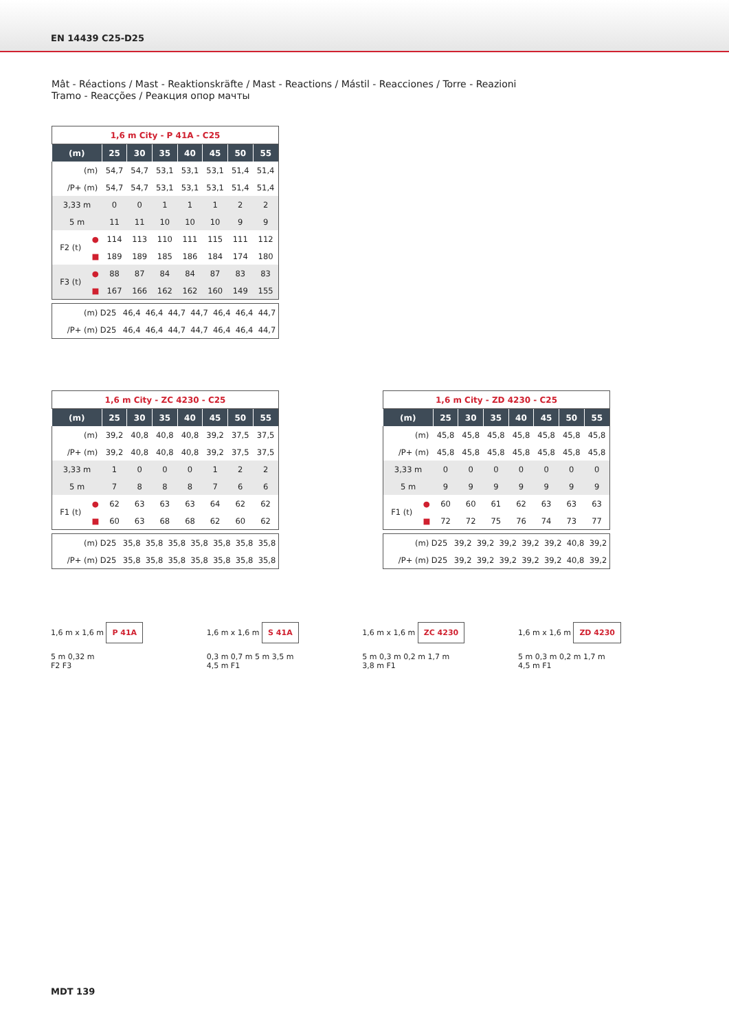EN 14439 C25-D25
Mât - Réactions / Mast - Reaktionskräfte / Mast - Reactions / Mástil - Reacciones / Torre - Reazioni
Tramo - Reacções / Реакция опор мачты
| 1,6 m City - P 41A - C25 | | | | | | | | |
| (m) | | 25 | 30 | 35 | 40 | 45 | 50 | 55 |
| (m) | | 54,7 | 54,7 | 53,1 | 53,1 | 53,1 | 51,4 | 51,4 |
| /P+ (m) | | 54,7 | 54,7 | 53,1 | 53,1 | 53,1 | 51,4 | 51,4 |
| 3,33 m | | 0 | 0 | 1 | 1 | 1 | 2 | 2 |
| 5 m | | 11 | 11 | 10 | 10 | 10 | 9 | 9 |
| F2 (t) | ● | 114 | 113 | 110 | 111 | 115 | 111 | 112 |
| | ■ | 189 | 189 | 185 | 186 | 184 | 174 | 180 |
| F3 (t) | ● | 88 | 87 | 84 | 84 | 87 | 83 | 83 |
| | ■ | 167 | 166 | 162 | 162 | 160 | 149 | 155 |
| (m) D25 | 46,4 | 46,4 | 44,7 | 44,7 | 46,4 | 46,4 | 44,7 |
| /P+ (m) D25 | 46,4 | 46,4 | 44,7 | 44,7 | 46,4 | 46,4 | 44,7 |
| 1,6 m City - ZC 4230 - C25 | | | | | | | | |
| (m) | | 25 | 30 | 35 | 40 | 45 | 50 | 55 |
| (m) | | 39,2 | 40,8 | 40,8 | 40,8 | 39,2 | 37,5 | 37,5 |
| /P+ (m) | | 39,2 | 40,8 | 40,8 | 40,8 | 39,2 | 37,5 | 37,5 |
| 3,33 m | | 1 | 0 | 0 | 0 | 1 | 2 | 2 |
| 5 m | | 7 | 8 | 8 | 8 | 7 | 6 | 6 |
| F1 (t) | ● | 62 | 63 | 63 | 63 | 64 | 62 | 62 |
| | ■ | 60 | 63 | 68 | 68 | 62 | 60 | 62 |
| (m) D25 | 35,8 | 35,8 | 35,8 | 35,8 | 35,8 | 35,8 | 35,8 |
| /P+ (m) D25 | 35,8 | 35,8 | 35,8 | 35,8 | 35,8 | 35,8 | 35,8 |
| 1,6 m City - ZD 4230 - C25 | | | | | | | | |
| (m) | | 25 | 30 | 35 | 40 | 45 | 50 | 55 |
| (m) | | 45,8 | 45,8 | 45,8 | 45,8 | 45,8 | 45,8 | 45,8 |
| /P+ (m) | | 45,8 | 45,8 | 45,8 | 45,8 | 45,8 | 45,8 | 45,8 |
| 3,33 m | | 0 | 0 | 0 | 0 | 0 | 0 | 0 |
| 5 m | | 9 | 9 | 9 | 9 | 9 | 9 | 9 |
| F1 (t) | ● | 60 | 60 | 61 | 62 | 63 | 63 | 63 |
| | ■ | 72 | 72 | 75 | 76 | 74 | 73 | 77 |
| (m) D25 | 39,2 | 39,2 | 39,2 | 39,2 | 39,2 | 40,8 | 39,2 |
| /P+ (m) D25 | 39,2 | 39,2 | 39,2 | 39,2 | 39,2 | 40,8 | 39,2 |
1,6 m x 1,6 m P 41A
5 m 0,32 m
F2 F3
1,6 m x 1,6 m S 41A
0,3 m 0,7 m 5 m 3,5 m
4,5 m F1
1,6 m x 1,6 m ZC 4230
5 m 0,3 m 0,2 m 1,7 m
3,8 m F1
1,6 m x 1,6 m ZD 4230
5 m 0,3 m 0,2 m 1,7 m
4,5 m F1
MDT 139